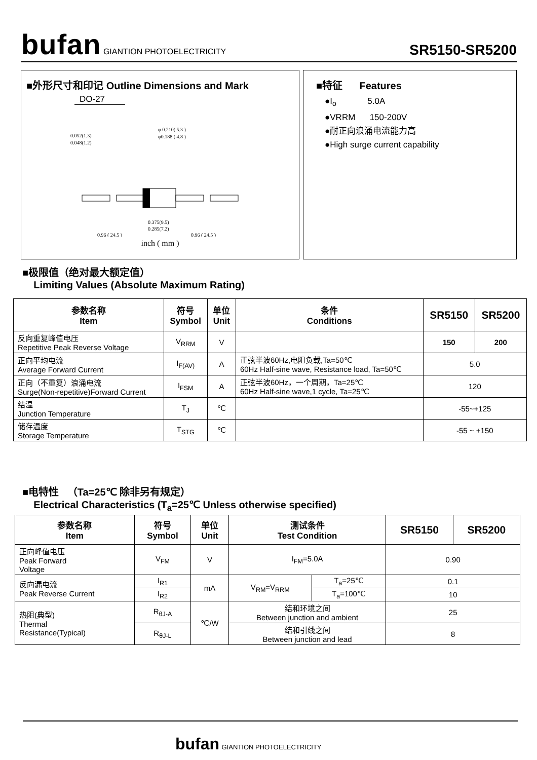bufan GIANTION PHOTOELECTRICITY
SR5150-SR5200
■外形尺寸和印记 Outline Dimensions and Mark
DO-27
0.052(1.3)
0.048(1.2)
φ 0.210( 5.3 )
φ0.188 ( 4.8 )
0.375(9.5)
0.285(7.2)
0.96 ( 24.5 )
0.96 ( 24.5 )
inch ( mm )
■特征 Features
●I<sub>o</sub> 5.0A
●VRRM 150-200V
●耐正向浪涌电流能力高
●High surge current capability
■极限值（绝对最大额定值）
Limiting Values (Absolute Maximum Rating)
| 参数名称 Item | 符号 Symbol | 单位 Unit | 条件 Conditions | SR5150 | SR5200 |
| --- | --- | --- | --- | --- | --- |
| 反向重复峰值电压 Repetitive Peak Reverse Voltage | V<sub>RRM</sub> | V | | 150 | 200 |
| 正向平均电流 Average Forward Current | I<sub>F(AV)</sub> | A | 正弦半波60Hz,电阻负载,Ta=50℃ 60Hz Half-sine wave, Resistance load, Ta=50℃ | 5.0 | |
| 正向（不重复）浪涌电流 Surge(Non-repetitive)Forward Current | I<sub>FSM</sub> | A | 正弦半波60Hz，一个周期，Ta=25℃ 60Hz Half-sine wave,1 cycle, Ta=25℃ | 120 | |
| 结温 Junction Temperature | T<sub>J</sub> | ℃ | | -55~+125 | |
| 储存温度 Storage Temperature | T<sub>STG</sub> | ℃ | | -55 ~ +150 | |
■电特性 （Ta=25℃ 除非另有规定）
Electrical Characteristics (T<sub>a</sub>=25℃ Unless otherwise specified)
| 参数名称 Item | 符号 Symbol | 单位 Unit | 测试条件 Test Condition | | SR5150 | SR5200 |
| --- | --- | --- | --- | --- | --- | --- |
| 正向峰值电压 Peak Forward Voltage | V<sub>FM</sub> | V | I<sub>FM</sub>=5.0A | | 0.90 | |
| 反向漏电流 Peak Reverse Current | I<sub>R1</sub> | mA | V<sub>RM</sub>=V<sub>RRM</sub> | T<sub>a</sub>=25℃ | 0.1 | |
| | I<sub>R2</sub> | | | T<sub>a</sub>=100℃ | 10 | |
| 热阻(典型) Thermal Resistance(Typical) | R<sub>θJ-A</sub> | ℃/W | 结和环境之间 Between junction and ambient | | 25 | |
| | R<sub>θJ-L</sub> | | 结和引线之间 Between junction and lead | | 8 | |
bufan GIANTION PHOTOELECTRICITY